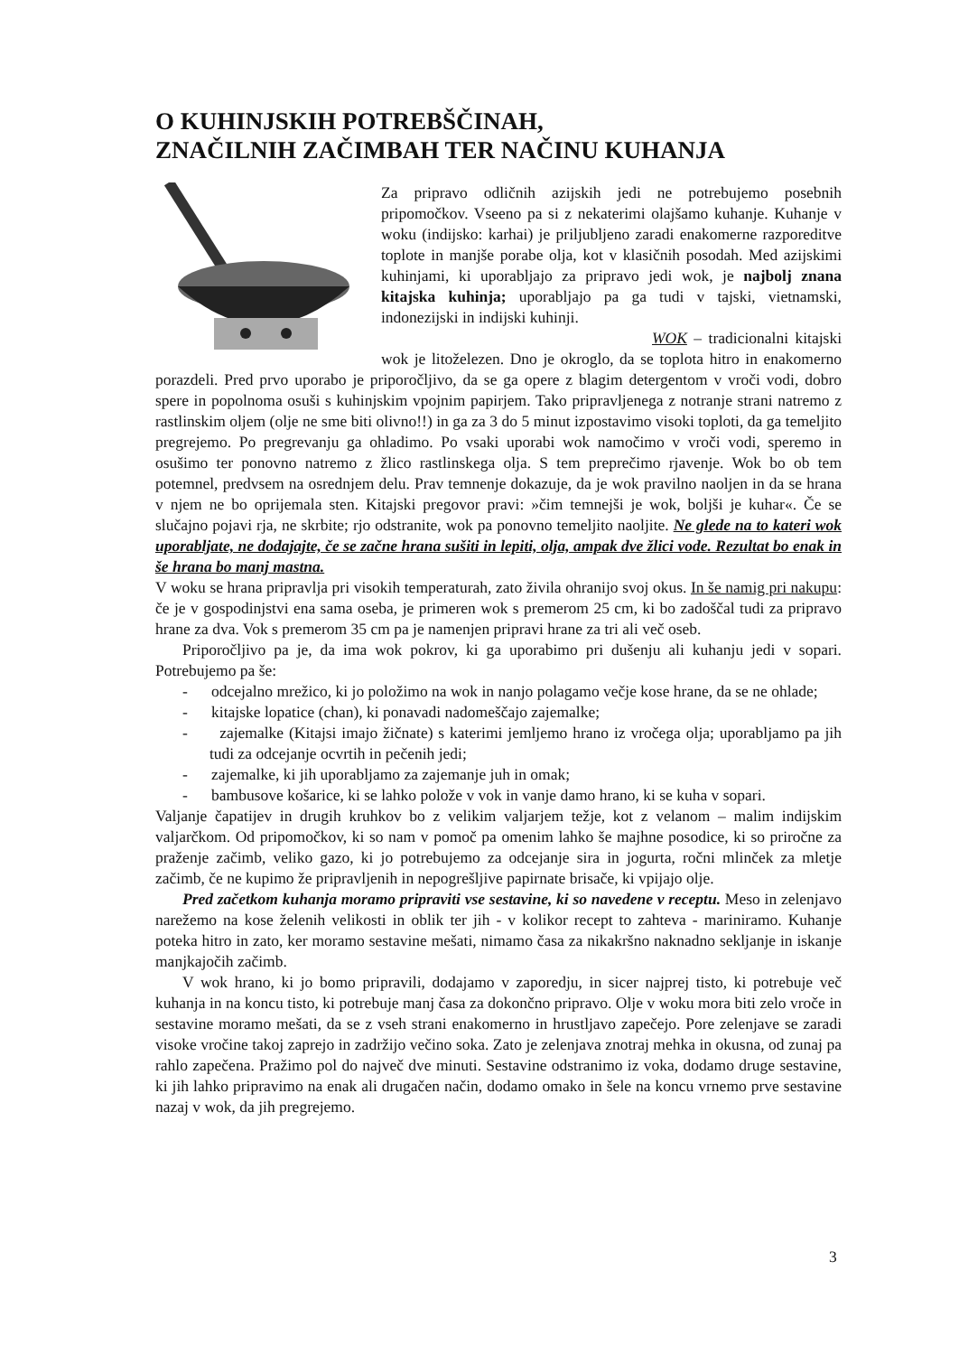O KUHINJSKIH POTREBŠČINAH,
ZNAČILNIH ZAČIMBAH TER NAČINU KUHANJA
Za pripravo odličnih azijskih jedi ne potrebujemo posebnih pripomočkov. Vseeno pa si z nekaterimi olajšamo kuhanje. Kuhanje v woku (indijsko: karhai) je priljubljeno zaradi enakomerne razporeditve toplote in manjše porabe olja, kot v klasičnih posodah. Med azijskimi kuhinjami, ki uporabljajo za pripravo jedi wok, je najbolj znana kitajska kuhinja; uporabljajo pa ga tudi v tajski, vietnamski, indonezijski in indijski kuhinji.
WOK – tradicionalni kitajski wok je litoželezen. Dno je okroglo, da se toplota hitro in enakomerno porazdeli. Pred prvo uporabo je priporočljivo, da se ga opere z blagim detergentom v vroči vodi, dobro spere in popolnoma osuši s kuhinjskim vpojnim papirjem. Tako pripravljenega z notranje strani natremo z rastlinskim oljem (olje ne sme biti olivno!!) in ga za 3 do 5 minut izpostavimo visoki toploti, da ga temeljito pregrejemo. Po pregrevanju ga ohladimo. Po vsaki uporabi wok namočimo v vroči vodi, speremo in osušimo ter ponovno natremo z žlico rastlinskega olja. S tem preprečimo rjavenje. Wok bo ob tem potemnel, predvsem na osrednjem delu. Prav temnenje dokazuje, da je wok pravilno naoljen in da se hrana v njem ne bo oprijemala sten. Kitajski pregovor pravi: »čim temnejši je wok, boljši je kuhar«. Če se slučajno pojavi rja, ne skrbite; rjo odstranite, wok pa ponovno temeljito naoljite. Ne glede na to kateri wok uporabljate, ne dodajajte, če se začne hrana sušiti in lepiti, olja, ampak dve žlici vode. Rezultat bo enak in še hrana bo manj mastna.
V woku se hrana pripravlja pri visokih temperaturah, zato živila ohranijo svoj okus. In še namig pri nakupu: če je v gospodinjstvi ena sama oseba, je primeren wok s premerom 25 cm, ki bo zadoščal tudi za pripravo hrane za dva. Vok s premerom 35 cm pa je namenjen pripravi hrane za tri ali več oseb.
Priporočljivo pa je, da ima wok pokrov, ki ga uporabimo pri dušenju ali kuhanju jedi v sopari. Potrebujemo pa še:
- odcejalno mrežico, ki jo položimo na wok in nanjo polagamo večje kose hrane, da se ne ohlade;
- kitajske lopatice (chan), ki ponavadi nadomeščajo zajemalke;
- zajemalke (Kitajsi imajo žičnate) s katerimi jemljemo hrano iz vročega olja; uporabljamo pa jih tudi za odcejanje ocvrtih in pečenih jedi;
- zajemalke, ki jih uporabljamo za zajemanje juh in omak;
- bambusove košarice, ki se lahko polože v vok in vanje damo hrano, ki se kuha v sopari.
Valjanje čapatijev in drugih kruhkov bo z velikim valjarjem težje, kot z velanom – malim indijskim valjarčkom. Od pripomočkov, ki so nam v pomoč pa omenim lahko še majhne posodice, ki so priročne za praženje začimb, veliko gazo, ki jo potrebujemo za odcejanje sira in jogurta, ročni mlinček za mletje začimb, če ne kupimo že pripravljenih in nepogrešljive papirnate brisače, ki vpijajo olje.
Pred začetkom kuhanja moramo pripraviti vse sestavine, ki so navedene v receptu. Meso in zelenjavo narežemo na kose želenih velikosti in oblik ter jih - v kolikor recept to zahteva - mariniramo. Kuhanje poteka hitro in zato, ker moramo sestavine mešati, nimamo časa za nikakršno naknadno sekljanje in iskanje manjkajočih začimb.
V wok hrano, ki jo bomo pripravili, dodajamo v zaporedju, in sicer najprej tisto, ki potrebuje več kuhanja in na koncu tisto, ki potrebuje manj časa za dokončno pripravo. Olje v woku mora biti zelo vroče in sestavine moramo mešati, da se z vseh strani enakomerno in hrustljavo zapečejo. Pore zelenjave se zaradi visoke vročine takoj zaprejo in zadržijo večino soka. Zato je zelenjava znotraj mehka in okusna, od zunaj pa rahlo zapečena. Pražimo pol do največ dve minuti. Sestavine odstranimo iz voka, dodamo druge sestavine, ki jih lahko pripravimo na enak ali drugačen način, dodamo omako in šele na koncu vrnemo prve sestavine nazaj v wok, da jih pregrejemo.
3